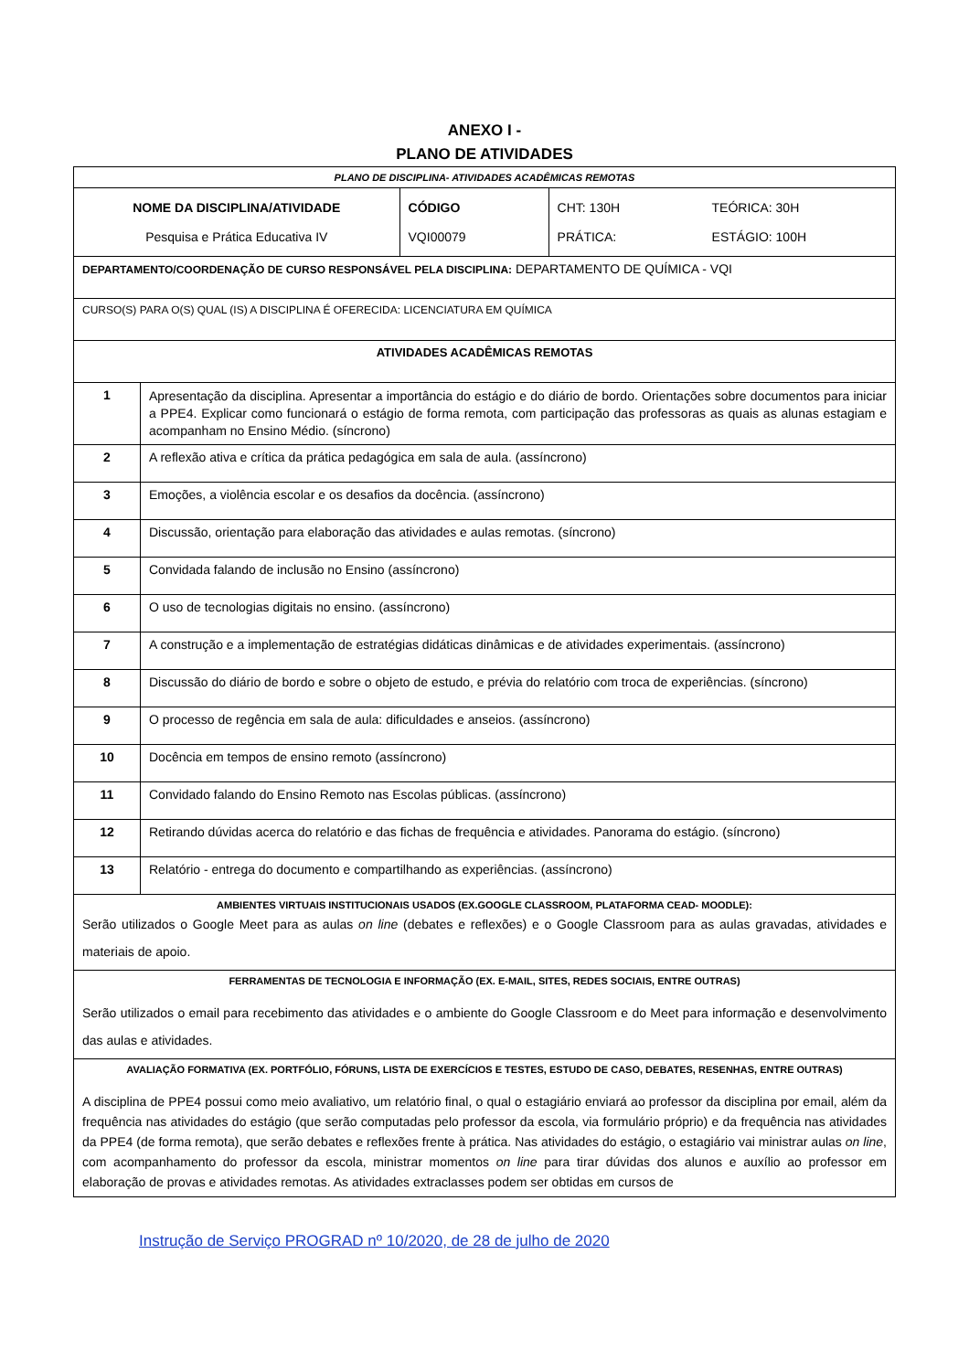ANEXO I -
PLANO DE ATIVIDADES
| PLANO DE DISCIPLINA- ATIVIDADES ACADÊMICAS REMOTAS | | | | |
| NOME DA DISCIPLINA/ATIVIDADE Pesquisa e Prática Educativa IV | | CÓDIGO VQI00079 | CHT: 130H PRÁTICA: | TEÓRICA: 30H ESTÁGIO: 100H |
| DEPARTAMENTO/COORDENAÇÃO DE CURSO RESPONSÁVEL PELA DISCIPLINA: DEPARTAMENTO DE QUÍMICA - VQI | | | | |
| CURSO(S) PARA O(S) QUAL (IS) A DISCIPLINA É OFERECIDA: LICENCIATURA EM QUÍMICA | | | | |
| ATIVIDADES ACADÊMICAS REMOTAS | | | | |
| 1 | Apresentação da disciplina. Apresentar a importância do estágio e do diário de bordo. Orientações sobre documentos para iniciar a PPE4. Explicar como funcionará o estágio de forma remota, com participação das professoras as quais as alunas estagiam e acompanham no Ensino Médio. (síncrono) | | | |
| 2 | A reflexão ativa e crítica da prática pedagógica em sala de aula. (assíncrono) | | | |
| 3 | Emoções, a violência escolar e os desafios da docência. (assíncrono) | | | |
| 4 | Discussão, orientação para elaboração das atividades e aulas remotas. (síncrono) | | | |
| 5 | Convidada falando de inclusão no Ensino (assíncrono) | | | |
| 6 | O uso de tecnologias digitais no ensino. (assíncrono) | | | |
| 7 | A construção e a implementação de estratégias didáticas dinâmicas e de atividades experimentais. (assíncrono) | | | |
| 8 | Discussão do diário de bordo e sobre o objeto de estudo, e prévia do relatório com troca de experiências. (síncrono) | | | |
| 9 | O processo de regência em sala de aula: dificuldades e anseios. (assíncrono) | | | |
| 10 | Docência em tempos de ensino remoto (assíncrono) | | | |
| 11 | Convidado falando do Ensino Remoto nas Escolas públicas. (assíncrono) | | | |
| 12 | Retirando dúvidas acerca do relatório e das fichas de frequência e atividades. Panorama do estágio. (síncrono) | | | |
| 13 | Relatório - entrega do documento e compartilhando as experiências. (assíncrono) | | | |
| AMBIENTES VIRTUAIS INSTITUCIONAIS USADOS (EX.GOOGLE CLASSROOM, PLATAFORMA CEAD- MOODLE): Serão utilizados o Google Meet para as aulas on line (debates e reflexões) e o Google Classroom para as aulas gravadas, atividades e materiais de apoio. | | | | |
| FERRAMENTAS DE TECNOLOGIA E INFORMAÇÃO (EX. E-MAIL, SITES, REDES SOCIAIS, ENTRE OUTRAS) Serão utilizados o email para recebimento das atividades e o ambiente do Google Classroom e do Meet para informação e desenvolvimento das aulas e atividades. | | | | |
| AVALIAÇÃO FORMATIVA (EX. PORTFÓLIO, FÓRUNS, LISTA DE EXERCÍCIOS E TESTES, ESTUDO DE CASO, DEBATES, RESENHAS, ENTRE OUTRAS) A disciplina de PPE4 possui como meio avaliativo, um relatório final, o qual o estagiário enviará ao professor da disciplina por email, além da frequência nas atividades do estágio (que serão computadas pelo professor da escola, via formulário próprio) e da frequência nas atividades da PPE4 (de forma remota), que serão debates e reflexões frente à prática. Nas atividades do estágio, o estagiário vai ministrar aulas on line , com acompanhamento do professor da escola, ministrar momentos on line para tirar dúvidas dos alunos e auxílio ao professor em elaboração de provas e atividades remotas. As atividades extraclasses podem ser obtidas em cursos de | | | | |
Instrução de Serviço PROGRAD nº 10/2020, de 28 de julho de 2020